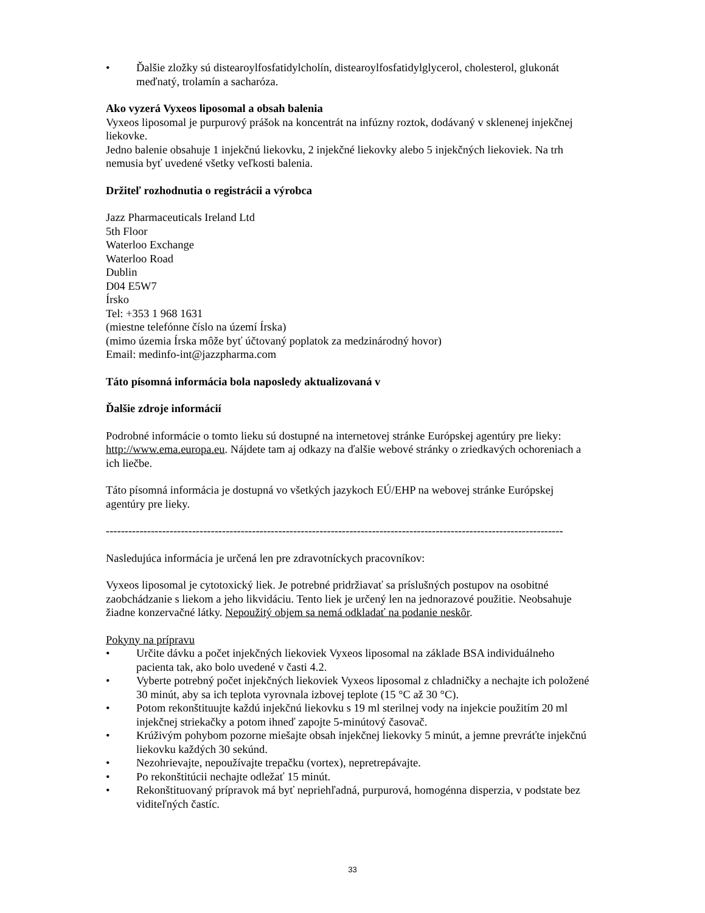• Ďalšie zložky sú distearoylfosfatidylcholín, distearoylfosfatidylglycerol, cholesterol, glukonát meďnatý, trolamín a sacharóza.
Ako vyzerá Vyxeos liposomal a obsah balenia
Vyxeos liposomal je purpurový prášok na koncentrát na infúzny roztok, dodávaný v sklenenej injekčnej liekovke.
Jedno balenie obsahuje 1 injekčnú liekovku, 2 injekčné liekovky alebo 5 injekčných liekoviek. Na trh nemusia byť uvedené všetky veľkosti balenia.
Držiteľ rozhodnutia o registrácii a výrobca
Jazz Pharmaceuticals Ireland Ltd
5th Floor
Waterloo Exchange
Waterloo Road
Dublin
D04 E5W7
Írsko
Tel: +353 1 968 1631
(miestne telefónne číslo na území Írska)
(mimo územia Írska môže byť účtovaný poplatok za medzinárodný hovor)
Email: medinfo-int@jazzpharma.com
Táto písomná informácia bola naposledy aktualizovaná v
Ďalšie zdroje informácií
Podrobné informácie o tomto lieku sú dostupné na internetovej stránke Európskej agentúry pre lieky: http://www.ema.europa.eu. Nájdete tam aj odkazy na ďalšie webové stránky o zriedkavých ochoreniach a ich liečbe.
Táto písomná informácia je dostupná vo všetkých jazykoch EÚ/EHP na webovej stránke Európskej agentúry pre lieky.
--------------------------------------------------------------------------------------------------------------------------
Nasledujúca informácia je určená len pre zdravotníckych pracovníkov:
Vyxeos liposomal je cytotoxický liek. Je potrebné pridržiavať sa príslušných postupov na osobitné zaobchádzanie s liekom a jeho likvidáciu. Tento liek je určený len na jednorazové použitie. Neobsahuje žiadne konzervačné látky. Nepoužitý objem sa nemá odkladať na podanie neskôr.
Pokyny na prípravu
• Určite dávku a počet injekčných liekoviek Vyxeos liposomal na základe BSA individuálneho pacienta tak, ako bolo uvedené v časti 4.2.
• Vyberte potrebný počet injekčných liekoviek Vyxeos liposomal z chladničky a nechajte ich položené 30 minút, aby sa ich teplota vyrovnala izbovej teplote (15 °C až 30 °C).
• Potom rekonštituujte každú injekčnú liekovku s 19 ml sterilnej vody na injekcie použitím 20 ml injekčnej striekačky a potom ihneď zapojte 5-minútový časovač.
• Krúživým pohybom pozorne miešajte obsah injekčnej liekovky 5 minút, a jemne prevráťte injekčnú liekovku každých 30 sekúnd.
• Nezohrievajte, nepoužívajte trepačku (vortex), nepretrepávajte.
• Po rekonštitúcii nechajte odležať 15 minút.
• Rekonštituovaný prípravok má byť nepriehľadná, purpurová, homogénna disperzia, v podstate bez viditeľných častíc.
33